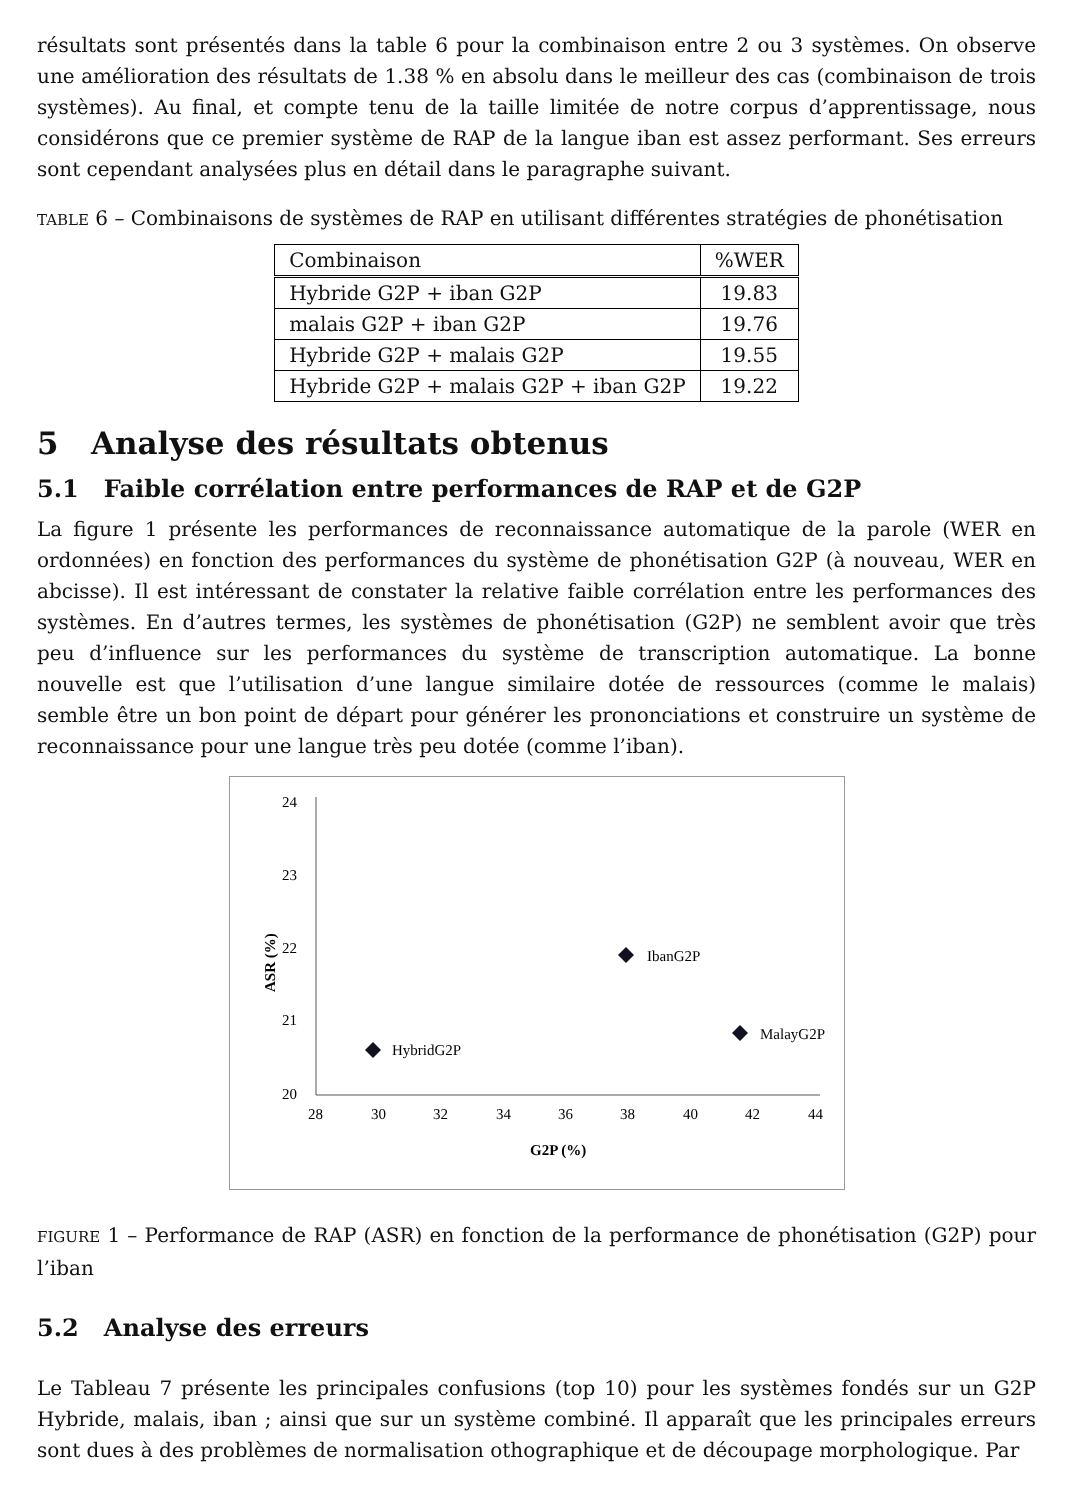résultats sont présentés dans la table 6 pour la combinaison entre 2 ou 3 systèmes. On observe une amélioration des résultats de 1.38 % en absolu dans le meilleur des cas (combinaison de trois systèmes). Au final, et compte tenu de la taille limitée de notre corpus d’apprentissage, nous considérons que ce premier système de RAP de la langue iban est assez performant. Ses erreurs sont cependant analysées plus en détail dans le paragraphe suivant.
TABLE 6 – Combinaisons de systèmes de RAP en utilisant différentes stratégies de phonétisation
| Combinaison | %WER |
| Hybride G2P + iban G2P | 19.83 |
| malais G2P + iban G2P | 19.76 |
| Hybride G2P + malais G2P | 19.55 |
| Hybride G2P + malais G2P + iban G2P | 19.22 |
5 Analyse des résultats obtenus
5.1 Faible corrélation entre performances de RAP et de G2P
La figure 1 présente les performances de reconnaissance automatique de la parole (WER en ordonnées) en fonction des performances du système de phonétisation G2P (à nouveau, WER en abcisse). Il est intéressant de constater la relative faible corrélation entre les performances des systèmes. En d’autres termes, les systèmes de phonétisation (G2P) ne semblent avoir que très peu d’influence sur les performances du système de transcription automatique. La bonne nouvelle est que l’utilisation d’une langue similaire dotée de ressources (comme le malais) semble être un bon point de départ pour générer les prononciations et construire un système de reconnaissance pour une langue très peu dotée (comme l’iban).
24
23
22
21
20
28
30
32
34
36
38
40
42
44
G2P (%)
ASR (%)
HybridG2P
IbanG2P
MalayG2P
FIGURE 1 – Performance de RAP (ASR) en fonction de la performance de phonétisation (G2P) pour l’iban
5.2 Analyse des erreurs
Le Tableau 7 présente les principales confusions (top 10) pour les systèmes fondés sur un G2P Hybride, malais, iban ; ainsi que sur un système combiné. Il apparaît que les principales erreurs sont dues à des problèmes de normalisation othographique et de découpage morphologique. Par